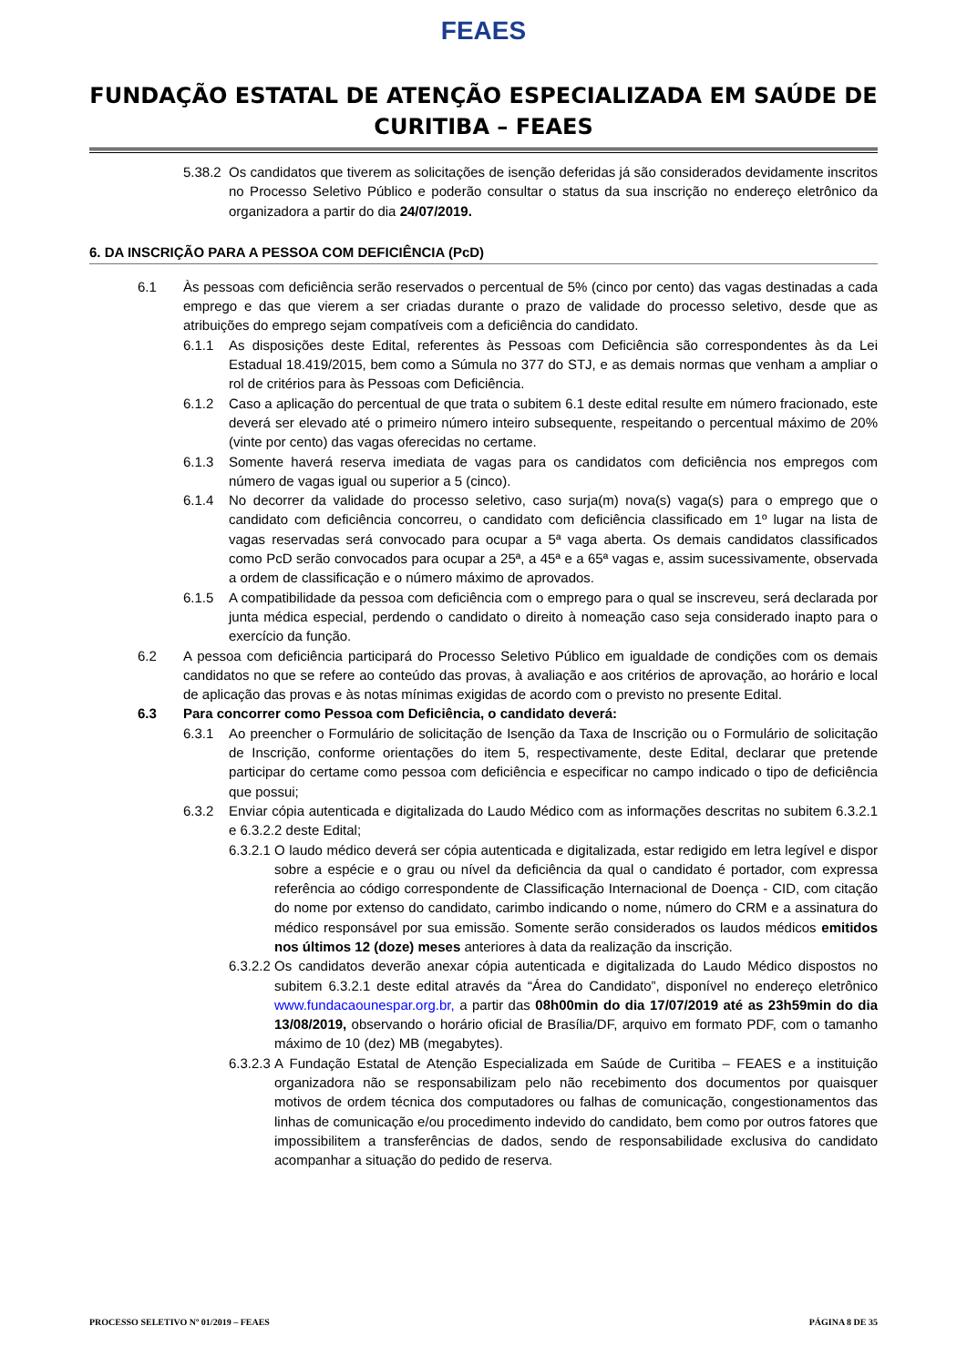FEAES
FUNDAÇÃO ESTATAL DE ATENÇÃO ESPECIALIZADA EM SAÚDE DE CURITIBA – FEAES
5.38.2 Os candidatos que tiverem as solicitações de isenção deferidas já são considerados devidamente inscritos no Processo Seletivo Público e poderão consultar o status da sua inscrição no endereço eletrônico da organizadora a partir do dia 24/07/2019.
6. DA INSCRIÇÃO PARA A PESSOA COM DEFICIÊNCIA (PcD)
6.1 Às pessoas com deficiência serão reservados o percentual de 5% (cinco por cento) das vagas destinadas a cada emprego e das que vierem a ser criadas durante o prazo de validade do processo seletivo, desde que as atribuições do emprego sejam compatíveis com a deficiência do candidato.
6.1.1 As disposições deste Edital, referentes às Pessoas com Deficiência são correspondentes às da Lei Estadual 18.419/2015, bem como a Súmula no 377 do STJ, e as demais normas que venham a ampliar o rol de critérios para às Pessoas com Deficiência.
6.1.2 Caso a aplicação do percentual de que trata o subitem 6.1 deste edital resulte em número fracionado, este deverá ser elevado até o primeiro número inteiro subsequente, respeitando o percentual máximo de 20% (vinte por cento) das vagas oferecidas no certame.
6.1.3 Somente haverá reserva imediata de vagas para os candidatos com deficiência nos empregos com número de vagas igual ou superior a 5 (cinco).
6.1.4 No decorrer da validade do processo seletivo, caso surja(m) nova(s) vaga(s) para o emprego que o candidato com deficiência concorreu, o candidato com deficiência classificado em 1º lugar na lista de vagas reservadas será convocado para ocupar a 5ª vaga aberta. Os demais candidatos classificados como PcD serão convocados para ocupar a 25ª, a 45ª e a 65ª vagas e, assim sucessivamente, observada a ordem de classificação e o número máximo de aprovados.
6.1.5 A compatibilidade da pessoa com deficiência com o emprego para o qual se inscreveu, será declarada por junta médica especial, perdendo o candidato o direito à nomeação caso seja considerado inapto para o exercício da função.
6.2 A pessoa com deficiência participará do Processo Seletivo Público em igualdade de condições com os demais candidatos no que se refere ao conteúdo das provas, à avaliação e aos critérios de aprovação, ao horário e local de aplicação das provas e às notas mínimas exigidas de acordo com o previsto no presente Edital.
6.3 Para concorrer como Pessoa com Deficiência, o candidato deverá:
6.3.1 Ao preencher o Formulário de solicitação de Isenção da Taxa de Inscrição ou o Formulário de solicitação de Inscrição, conforme orientações do item 5, respectivamente, deste Edital, declarar que pretende participar do certame como pessoa com deficiência e especificar no campo indicado o tipo de deficiência que possui;
6.3.2 Enviar cópia autenticada e digitalizada do Laudo Médico com as informações descritas no subitem 6.3.2.1 e 6.3.2.2 deste Edital;
6.3.2.1 O laudo médico deverá ser cópia autenticada e digitalizada, estar redigido em letra legível e dispor sobre a espécie e o grau ou nível da deficiência da qual o candidato é portador, com expressa referência ao código correspondente de Classificação Internacional de Doença - CID, com citação do nome por extenso do candidato, carimbo indicando o nome, número do CRM e a assinatura do médico responsável por sua emissão. Somente serão considerados os laudos médicos emitidos nos últimos 12 (doze) meses anteriores à data da realização da inscrição.
6.3.2.2 Os candidatos deverão anexar cópia autenticada e digitalizada do Laudo Médico dispostos no subitem 6.3.2.1 deste edital através da “Área do Candidato”, disponível no endereço eletrônico www.fundacaounespar.org.br, a partir das 08h00min do dia 17/07/2019 até as 23h59min do dia 13/08/2019, observando o horário oficial de Brasília/DF, arquivo em formato PDF, com o tamanho máximo de 10 (dez) MB (megabytes).
6.3.2.3 A Fundação Estatal de Atenção Especializada em Saúde de Curitiba – FEAES e a instituição organizadora não se responsabilizam pelo não recebimento dos documentos por quaisquer motivos de ordem técnica dos computadores ou falhas de comunicação, congestionamentos das linhas de comunicação e/ou procedimento indevido do candidato, bem como por outros fatores que impossibilitem a transferências de dados, sendo de responsabilidade exclusiva do candidato acompanhar a situação do pedido de reserva.
PROCESSO SELETIVO Nº 01/2019 – FEAES PÁGINA 8 DE 35